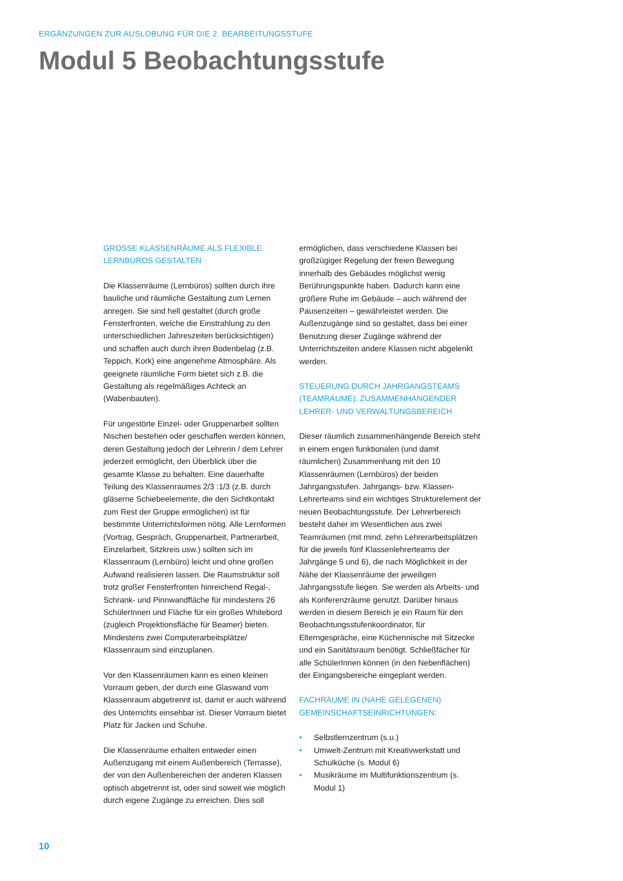ERGÄNZUNGEN ZUR AUSLOBUNG FÜR DIE 2. BEARBEITUNGSSTUFE
Modul 5 Beobachtungsstufe
GROSSE KLASSENRÄUME ALS FLEXIBLE LERNBÜROS GESTALTEN
Die Klassenräume (Lernbüros) sollten durch ihre bauliche und räumliche Gestaltung zum Lernen anregen. Sie sind hell gestaltet (durch große Fensterfronten, welche die Einstrahlung zu den unterschiedlichen Jahreszeiten berücksichtigen) und schaffen auch durch ihren Bodenbelag (z.B. Teppich, Kork) eine angenehme Atmosphäre. Als geeignete räumliche Form bietet sich z.B. die Gestaltung als regelmäßiges Achteck an (Wabenbauten).
Für ungestörte Einzel- oder Gruppenarbeit sollten Nischen bestehen oder geschaffen werden können, deren Gestaltung jedoch der Lehrerin / dem Lehrer jederzeit ermöglicht, den Überblick über die gesamte Klasse zu behalten. Eine dauerhafte Teilung des Klassenraumes 2/3 :1/3 (z.B. durch gläserne Schiebeelemente, die den Sichtkontakt zum Rest der Gruppe ermöglichen) ist für bestimmte Unterrichtsformen nötig. Alle Lernformen (Vortrag, Gespräch, Gruppenarbeit, Partnerarbeit, Einzelarbeit, Sitzkreis usw.) sollten sich im Klassenraum (Lernbüro) leicht und ohne großen Aufwand realisieren lassen. Die Raumstruktur soll trotz großer Fensterfronten hinreichend Regal-, Schrank- und Pinnwandfläche für mindestens 26 SchülerInnen und Fläche für ein großes Whitebord (zugleich Projektionsfläche für Beamer) bieten. Mindestens zwei Computerarbeitsplätze/ Klassenraum sind einzuplanen.
Vor den Klassenräumen kann es einen kleinen Vorraum geben, der durch eine Glaswand vom Klassenraum abgetrennt ist, damit er auch während des Unterrichts einsehbar ist. Dieser Vorraum bietet Platz für Jacken und Schuhe.
Die Klassenräume erhalten entweder einen Außenzugang mit einem Außenbereich (Terrasse), der von den Außenbereichen der anderen Klassen optisch abgetrennt ist, oder sind soweit wie möglich durch eigene Zugänge zu erreichen. Dies soll ermöglichen, dass verschiedene Klassen bei großzügiger Regelung der freien Bewegung innerhalb des Gebäudes möglichst wenig Berührungspunkte haben. Dadurch kann eine größere Ruhe im Gebäude – auch während der Pausenzeiten – gewährleistet werden. Die Außenzugänge sind so gestaltet, dass bei einer Benutzung dieser Zugänge während der Unterrichtszeiten andere Klassen nicht abgelenkt werden.
STEUERUNG DURCH JAHRGANGSTEAMS (TEAMRÄUME): ZUSAMMENHÄNGENDER LEHRER- UND VERWALTUNGSBEREICH
Dieser räumlich zusammenhängende Bereich steht in einem engen funktionalen (und damit räumlichen) Zusammenhang mit den 10 Klassenräumen (Lernbüros) der beiden Jahrgangsstufen. Jahrgangs- bzw. Klassen-Lehrerteams sind ein wichtiges Strukturelement der neuen Beobachtungsstufe. Der Lehrerbereich besteht daher im Wesentlichen aus zwei Teamräumen (mit mind. zehn Lehrerarbeitsplätzen für die jeweils fünf Klassenlehrerteams der Jahrgänge 5 und 6), die nach Möglichkeit in der Nähe der Klassenräume der jeweiligen Jahrgangsstufe liegen. Sie werden als Arbeits- und als Konferenzräume genutzt. Darüber hinaus werden in diesem Bereich je ein Raum für den Beobachtungsstufenkoordinator, für Elterngespräche, eine Küchennische mit Sitzecke und ein Sanitätsraum benötigt. Schließfächer für alle SchülerInnen können (in den Nebenflächen) der Eingangsbereiche eingeplant werden.
FACHRÄUME IN (NAHE GELEGENEN) GEMEINSCHAFTSEINRICHTUNGEN:
• Selbstlernzentrum (s.u.)
• Umwelt-Zentrum mit Kreativwerkstatt und Schulküche (s. Modul 6)
• Musikräume im Multifunktionszentrum (s. Modul 1)
10